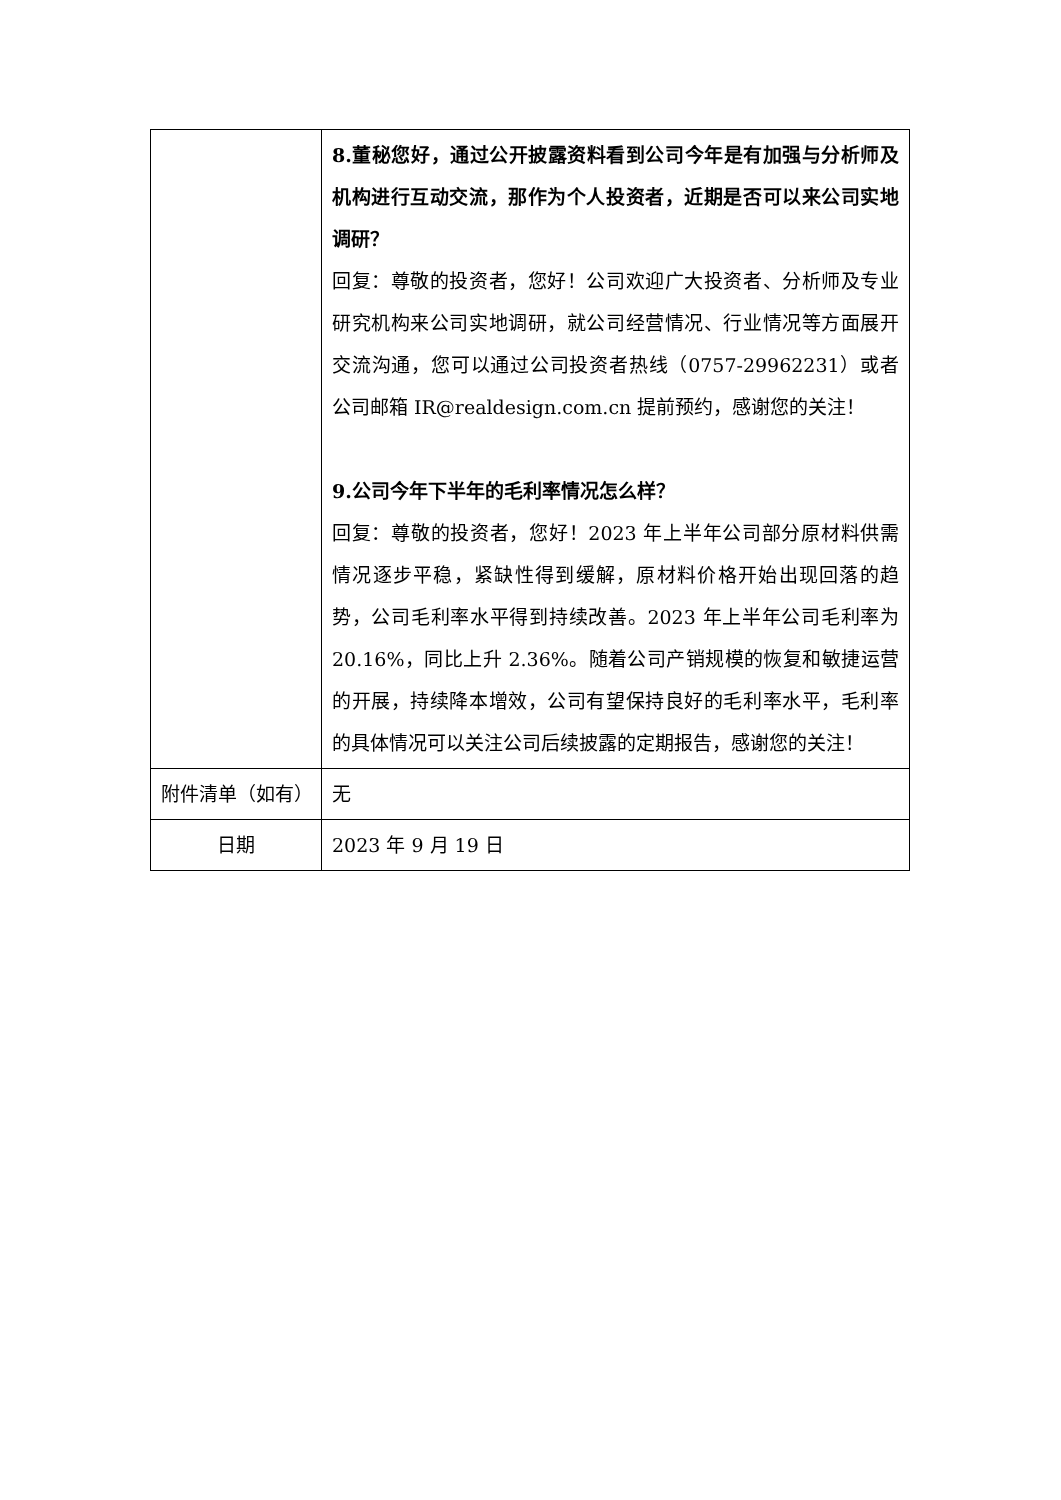| | 8.董秘您好，通过公开披露资料看到公司今年是有加强与分析师及机构进行互动交流，那作为个人投资者，近期是否可以来公司实地调研？ 回复：尊敬的投资者，您好！公司欢迎广大投资者、分析师及专业研究机构来公司实地调研，就公司经营情况、行业情况等方面展开交流沟通，您可以通过公司投资者热线（0757-29962231）或者公司邮箱 IR@realdesign.com.cn 提前预约，感谢您的关注！ 9.公司今年下半年的毛利率情况怎么样？ 回复：尊敬的投资者，您好！2023 年上半年公司部分原材料供需情况逐步平稳，紧缺性得到缓解，原材料价格开始出现回落的趋势，公司毛利率水平得到持续改善。2023 年上半年公司毛利率为 20.16%，同比上升 2.36%。随着公司产销规模的恢复和敏捷运营的开展，持续降本增效，公司有望保持良好的毛利率水平，毛利率的具体情况可以关注公司后续披露的定期报告，感谢您的关注！ |
| 附件清单（如有） | 无 |
| 日期 | 2023 年 9 月 19 日 |